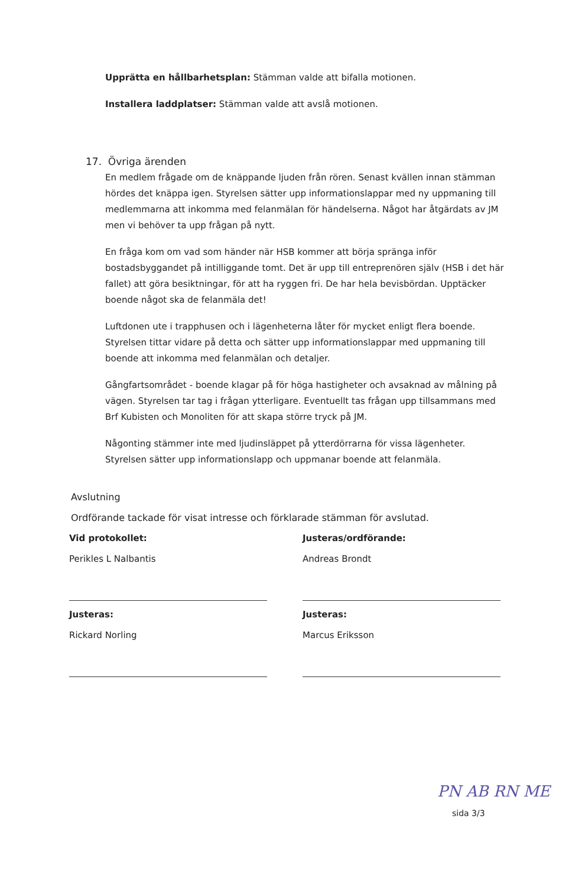Upprätta en hållbarhetsplan: Stämman valde att bifalla motionen.
Installera laddplatser: Stämman valde att avslå motionen.
17. Övriga ärenden
En medlem frågade om de knäppande ljuden från rören. Senast kvällen innan stämman hördes det knäppa igen. Styrelsen sätter upp informationslappar med ny uppmaning till medlemmarna att inkomma med felanmälan för händelserna. Något har åtgärdats av JM men vi behöver ta upp frågan på nytt.
En fråga kom om vad som händer när HSB kommer att börja spränga inför bostadsbyggandet på intilliggande tomt. Det är upp till entreprenören själv (HSB i det här fallet) att göra besiktningar, för att ha ryggen fri. De har hela bevisbördan. Upptäcker boende något ska de felanmäla det!
Luftdonen ute i trapphusen och i lägenheterna låter för mycket enligt flera boende. Styrelsen tittar vidare på detta och sätter upp informationslappar med uppmaning till boende att inkomma med felanmälan och detaljer.
Gångfartsområdet - boende klagar på för höga hastigheter och avsaknad av målning på vägen. Styrelsen tar tag i frågan ytterligare. Eventuellt tas frågan upp tillsammans med Brf Kubisten och Monoliten för att skapa större tryck på JM.
Någonting stämmer inte med ljudinsläppet på ytterdörrarna för vissa lägenheter. Styrelsen sätter upp informationslapp och uppmanar boende att felanmäla.
Avslutning
Ordförande tackade för visat intresse och förklarade stämman för avslutad.
Vid protokollet:
Perikles L Nalbantis
Justeras:
Rickard Norling
Justeras/ordförande:
Andreas Brondt
Justeras:
Marcus Eriksson
PN AB RN ME
sida 3/3